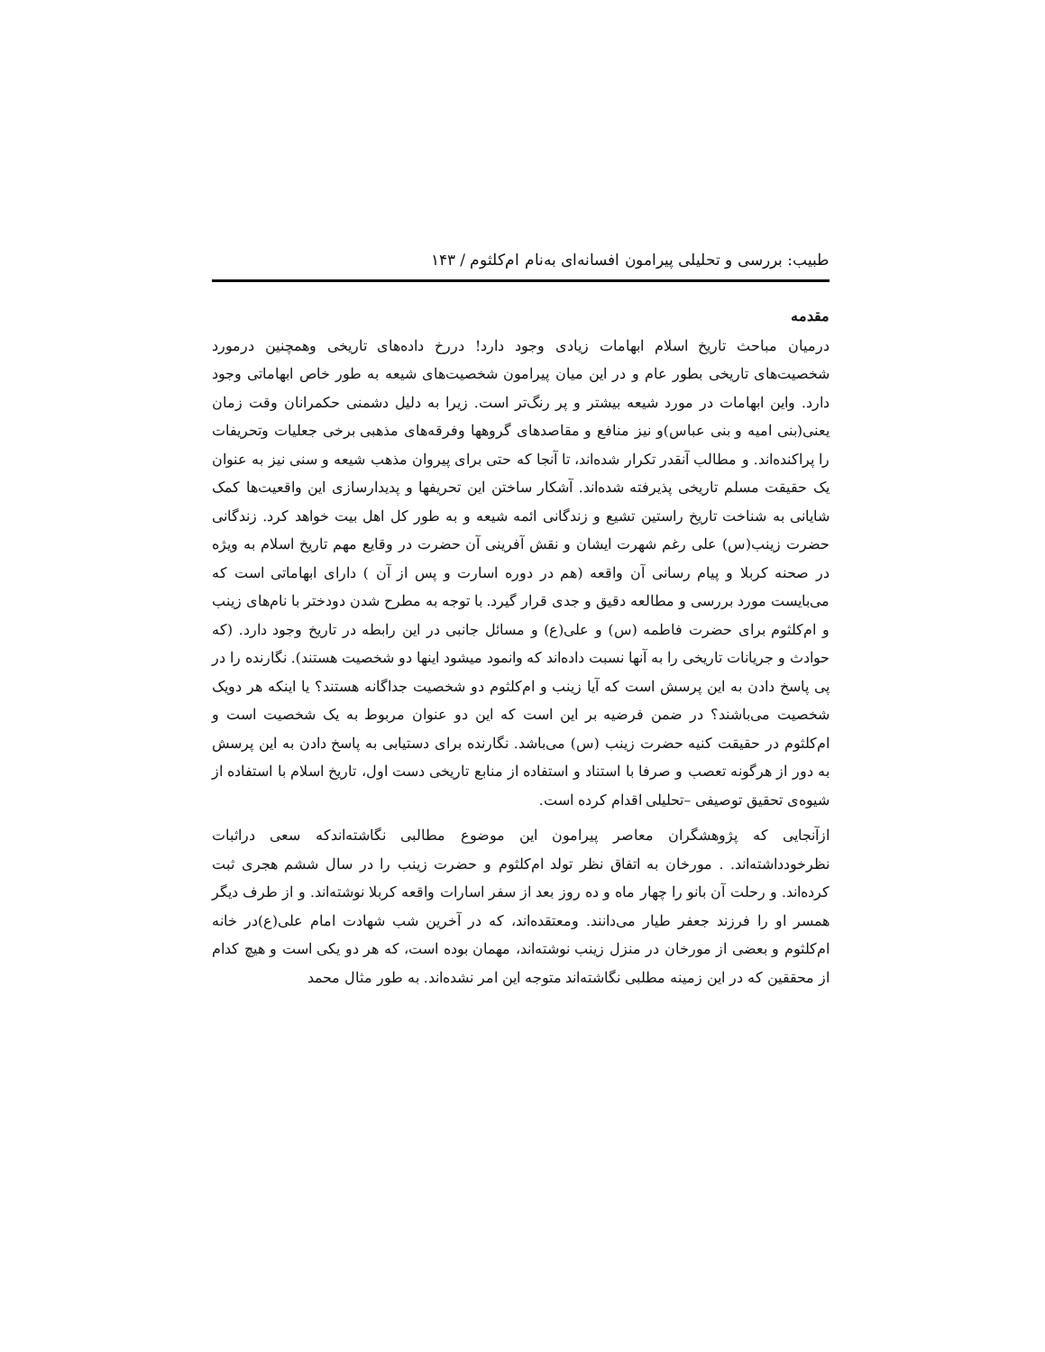طبیب: بررسی و تحلیلی پیرامون افسانه‌ای به‌نام ام‌کلثوم / ۱۴۳
مقدمه
درمیان مباحث تاریخ اسلام ابهامات زیادی وجود دارد! دررخ داده‌های تاریخی وهمچنین درمورد شخصیت‌های تاریخی بطور عام و در این میان پیرامون شخصیت‌های شیعه به طور خاص ابهاماتی وجود دارد. واین ابهامات در مورد شیعه بیشتر و پر رنگ‌تر است. زیرا به دلیل دشمنی حکمرانان وقت زمان یعنی(بنی امیه و بنی عباس)و نیز منافع و مقاصدهای گروهها وفرقه‌های مذهبی برخی جعلیات وتحریفات را پراکنده‌اند. و مطالب آنقدر تکرار شده‌اند، تا آنجا که حتی برای پیروان مذهب شیعه و سنی نیز به عنوان یک حقیقت مسلم تاریخی پذیرفته شده‌اند. آشکار ساختن این تحریفها و پدیدارسازی این واقعیت‌ها کمک شایانی به شناخت تاریخ راستین تشیع و زندگانی ائمه شیعه و به طور کل اهل بیت خواهد کرد. زندگانی حضرت زینب(س) علی رغم شهرت ایشان و نقش آفرینی آن حضرت در وقایع مهم تاریخ اسلام به ویژه در صحنه کربلا و پیام رسانی آن واقعه (هم در دوره اسارت و پس از آن ) دارای ابهاماتی است که می‌بایست مورد بررسی و مطالعه دقیق و جدی قرار گیرد. با توجه به مطرح شدن دودختر با نام‌های زینب و ام‌کلثوم برای حضرت فاطمه (س) و علی(ع) و مسائل جانبی در این رابطه در تاریخ وجود دارد. (که حوادث و جریانات تاریخی را به آنها نسبت داده‌اند که وانمود میشود اینها دو شخصیت هستند). نگارنده را در پی پاسخ دادن به این پرسش است که آیا زینب و ام‌کلثوم دو شخصیت جداگانه هستند؟ یا اینکه هر دویک شخصیت می‌باشند؟ در ضمن فرضیه بر این است که این دو عنوان مربوط به یک شخصیت است و ام‌کلثوم در حقیقت کنیه حضرت زینب (س) می‌باشد. نگارنده برای دستیابی به پاسخ دادن به این پرسش به دور از هرگونه تعصب و صرفا با استناد و استفاده از منابع تاریخی دست اول، تاریخ اسلام با استفاده از شیوه‌ی تحقیق توصیفی –تحلیلی اقدام کرده است.
ازآنجایی که پژوهشگران معاصر پیرامون این موضوع مطالبی نگاشته‌اندکه سعی دراثبات نظرخودداشته‌اند. . مورخان به اتفاق نظر تولد ام‌کلثوم و حضرت زینب را در سال ششم هجری ثبت کرده‌اند. و رحلت آن بانو را چهار ماه و ده روز بعد از سفر اسارات واقعه کربلا نوشته‌اند. و از طرف دیگر همسر او را فرزند جعفر طیار می‌دانند. ومعتقده‌اند، که در آخرین شب شهادت امام علی(ع)در خانه ام‌کلثوم و بعضی از مورخان در منزل زینب نوشته‌اند، مهمان بوده است، که هر دو یکی است و هیچ کدام از محققین که در این زمینه مطلبی نگاشته‌اند متوجه این امر نشده‌اند. به طور مثال محمد